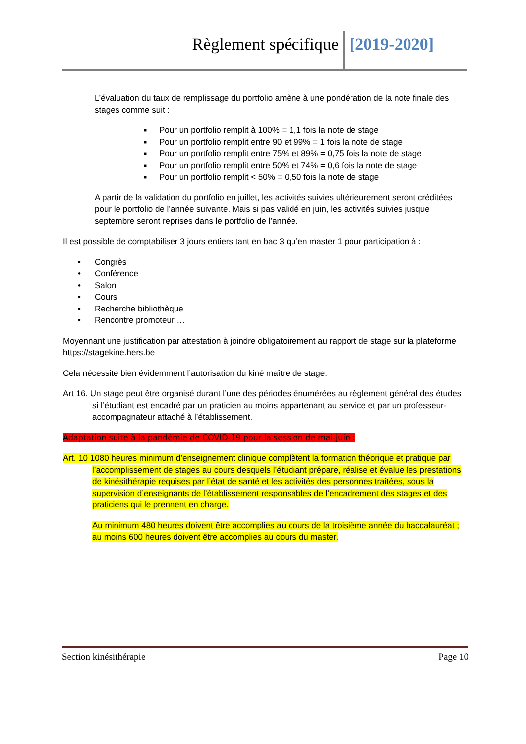Règlement spécifique [2019-2020]
L’évaluation du taux de remplissage du portfolio amène à une pondération de la note finale des stages comme suit :
■ Pour un portfolio remplit à 100% = 1,1 fois la note de stage
■ Pour un portfolio remplit entre 90 et 99% = 1 fois la note de stage
■ Pour un portfolio remplit entre 75% et 89% = 0,75 fois la note de stage
■ Pour un portfolio remplit entre 50% et 74% = 0,6 fois la note de stage
■ Pour un portfolio remplit < 50% = 0,50 fois la note de stage
A partir de la validation du portfolio en juillet, les activités suivies ultérieurement seront créditées pour le portfolio de l’année suivante. Mais si pas validé en juin, les activités suivies jusque septembre seront reprises dans le portfolio de l’année.
Il est possible de comptabiliser 3 jours entiers tant en bac 3 qu’en master 1 pour participation à :
• Congrès
• Conférence
• Salon
• Cours
• Recherche bibliothèque
• Rencontre promoteur …
Moyennant une justification par attestation à joindre obligatoirement au rapport de stage sur la plateforme https://stagekine.hers.be
Cela nécessite bien évidemment l’autorisation du kiné maître de stage.
Art 16. Un stage peut être organisé durant l’une des périodes énumérées au règlement général des études si l’étudiant est encadré par un praticien au moins appartenant au service et par un professeur-accompagnateur attaché à l’établissement.
Adaptation suite à la pandémie de COVID-19 pour la session de mai-juin :
Art. 10 1080 heures minimum d’enseignement clinique complètent la formation théorique et pratique par l’accomplissement de stages au cours desquels l’étudiant prépare, réalise et évalue les prestations de kinésithérapie requises par l’état de santé et les activités des personnes traitées, sous la supervision d’enseignants de l’établissement responsables de l’encadrement des stages et des praticiens qui le prennent en charge.
Au minimum 480 heures doivent être accomplies au cours de la troisième année du baccalauréat ; au moins 600 heures doivent être accomplies au cours du master.
Section kinésithérapie Page 10